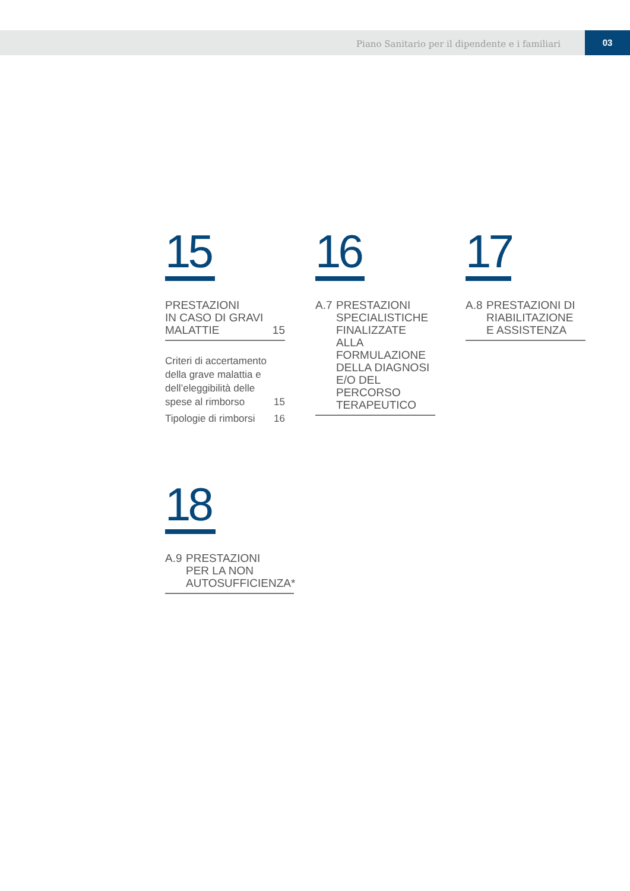Piano Sanitario per il dipendente e i familiari
03
15
PRESTAZIONI
IN CASO DI GRAVI
MALATTIE 15
Criteri di accertamento
della grave malattia e
dell’eleggibilità delle
spese al rimborso 15
Tipologie di rimborsi 16
16
A.7 PRESTAZIONI
SPECIALISTICHE
FINALIZZATE
ALLA
FORMULAZIONE
DELLA DIAGNOSI
E/O DEL PERCORSO
TERAPEUTICO
17
A.8 PRESTAZIONI DI
RIABILITAZIONE
E ASSISTENZA
18
A.9 PRESTAZIONI
PER LA NON
AUTOSUFFICIENZA*